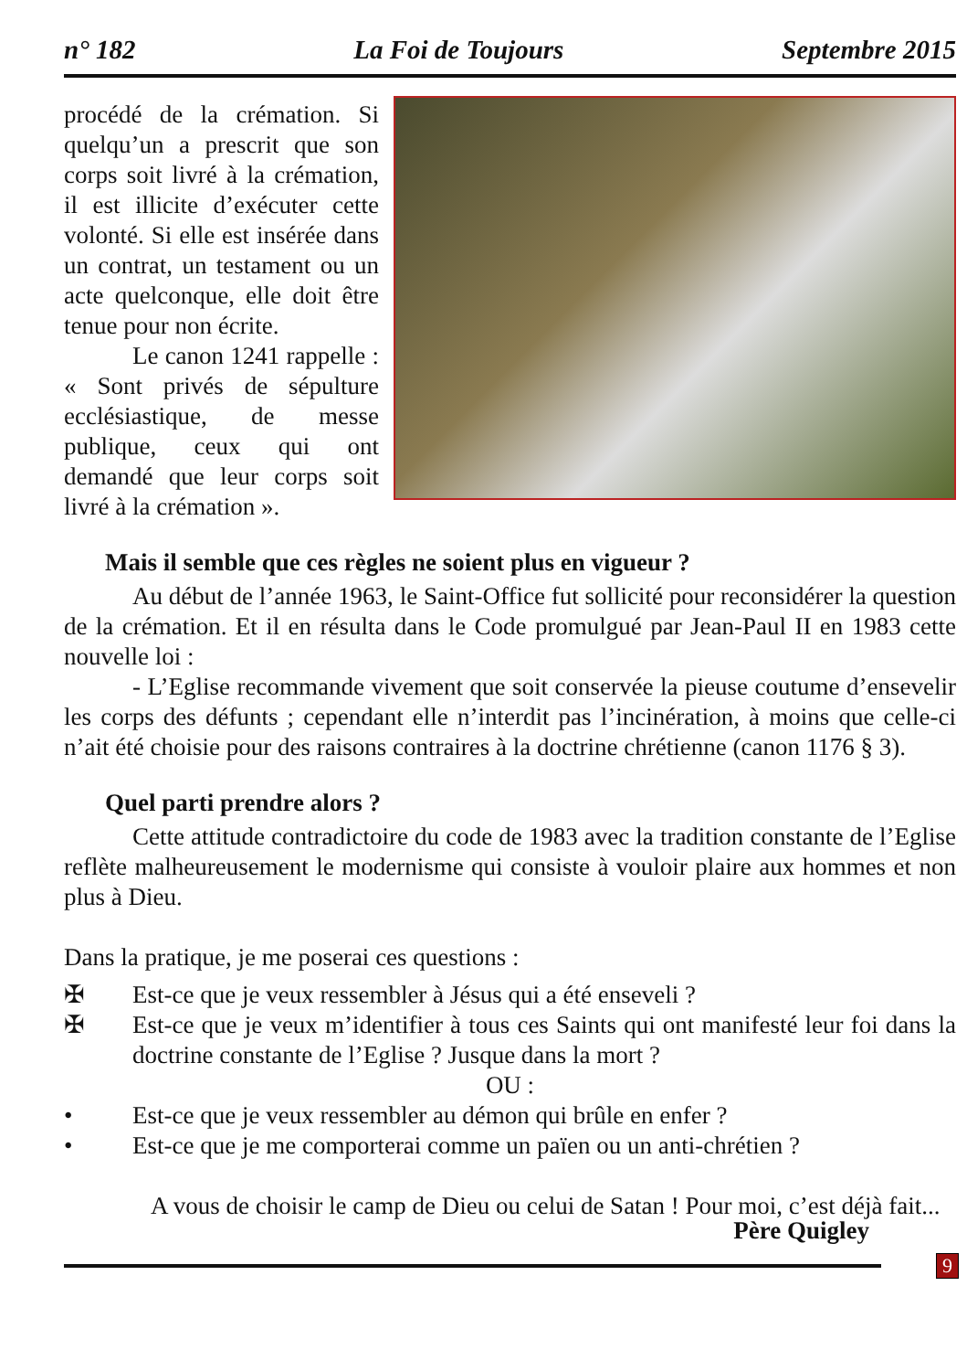n° 182 La Foi de Toujours Septembre 2015
procédé de la crémation. Si quelqu’un a prescrit que son corps soit livré à la crémation, il est illicite d’exécuter cette volonté. Si elle est insérée dans un contrat, un testament ou un acte quelconque, elle doit être tenue pour non écrite.
Le canon 1241 rappelle : « Sont privés de sépulture ecclésiastique, de messe publique, ceux qui ont demandé que leur corps soit livré à la crémation ».
Mais il semble que ces règles ne soient plus en vigueur ?
Au début de l’année 1963, le Saint-Office fut sollicité pour reconsidérer la question de la crémation. Et il en résulta dans le Code promulgué par Jean-Paul II en 1983 cette nouvelle loi :
- L’Eglise recommande vivement que soit conservée la pieuse coutume d’ensevelir les corps des défunts ; cependant elle n’interdit pas l’incinération, à moins que celle-ci n’ait été choisie pour des raisons contraires à la doctrine chrétienne (canon 1176 § 3).
Quel parti prendre alors ?
Cette attitude contradictoire du code de 1983 avec la tradition constante de l’Eglise reflète malheureusement le modernisme qui consiste à vouloir plaire aux hommes et non plus à Dieu.
Dans la pratique, je me poserai ces questions :
✠ Est-ce que je veux ressembler à Jésus qui a été enseveli ?
✠ Est-ce que je veux m’identifier à tous ces Saints qui ont manifesté leur foi dans la doctrine constante de l’Eglise ? Jusque dans la mort ?
OU :
• Est-ce que je veux ressembler au démon qui brûle en enfer ?
• Est-ce que je me comporterai comme un païen ou un anti-chrétien ?
A vous de choisir le camp de Dieu ou celui de Satan ! Pour moi, c’est déjà fait...
Père Quigley
9